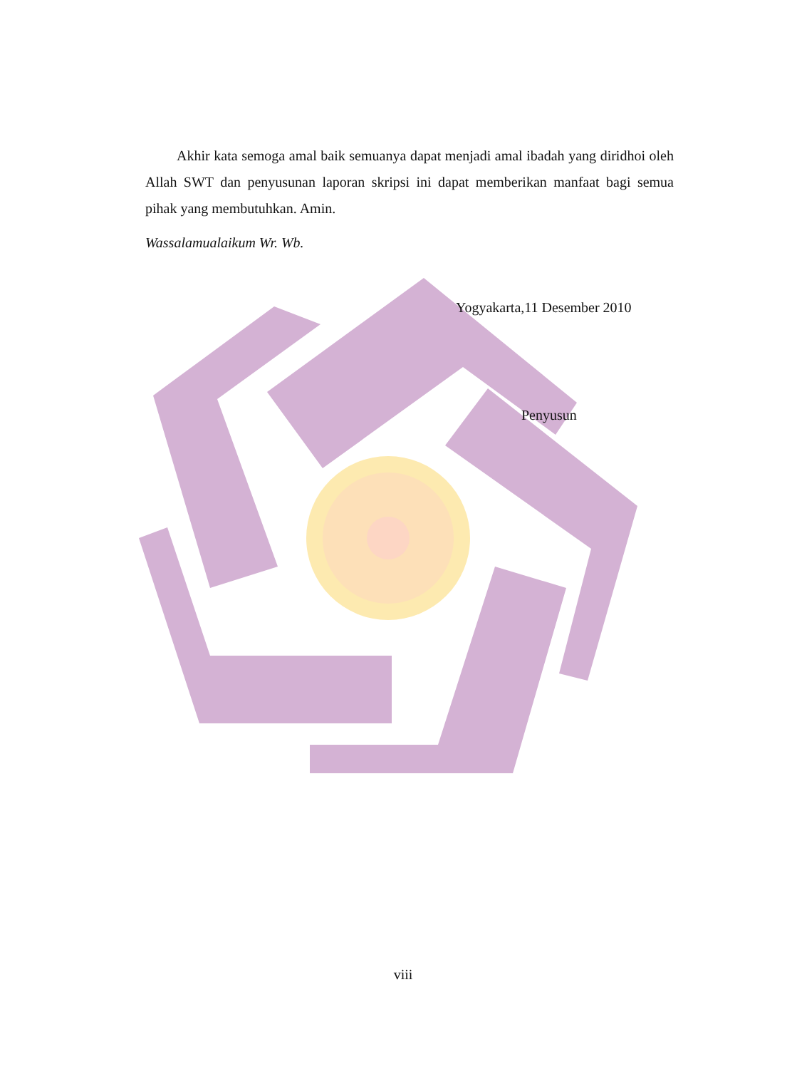Akhir kata semoga amal baik semuanya dapat menjadi amal ibadah yang diridhoi oleh Allah SWT dan penyusunan laporan skripsi ini dapat memberikan manfaat bagi semua pihak yang membutuhkan. Amin.
Wassalamualaikum Wr. Wb.
Yogyakarta,11 Desember 2010
Penyusun
viii